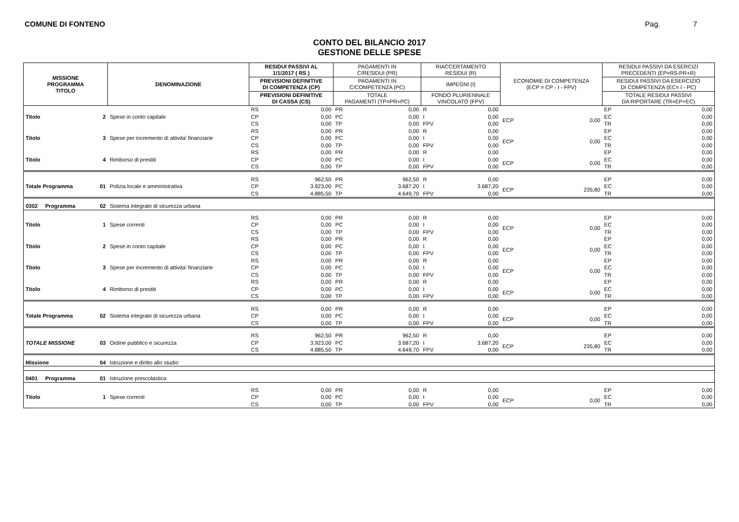COMUNE DI FONTENO Pag. 7
CONTO DEL BILANCIO 2017
GESTIONE DELLE SPESE
| MISSIONE PROGRAMMA TITOLO | | DENOMINAZIONE | RESIDUI PASSIVI AL 1/1/2017 ( RS ) | | PAGAMENTI IN C/RESIDUI (PR) | | RIACCERTAMENTO RESIDUI (R) | | ECONOMIE DI COMPETENZA (ECP = CP - I - FPV) | | RESIDUI PASSIVI DA ESERCIZI PRECEDENTI (EP=RS-PR+R) | |
| --- | --- | --- | --- | --- | --- | --- | --- | --- | --- | --- | --- | --- |
| | | | PREVISIONI DEFINITIVE DI COMPETENZA (CP) | | PAGAMENTI IN C/COMPETENZA (PC) | | IMPEGNI (I) | | | | RESIDUI PASSIVI DA ESERCIZIO DI COMPETENZA (EC= I - PC) | |
| | | | PREVISIONI DEFINITIVE DI CASSA (CS) | | TOTALE PAGAMENTI (TP=PR+PC) | | FONDO PLURIENNALE VINCOLATO (FPV) | | | | TOTALE RESIDUI PASSIVI DA RIPORTARE (TR=EP+EC) | |
| Titolo | 2 | Spese in conto capitale | RS CP CS | 0,00 0,00 0,00 | PR PC TP | 0,00 0,00 0,00 | R I FPV | 0,00 0,00 0,00 | ECP | 0,00 | EP EC TR | 0,00 0,00 0,00 |
| Titolo | 3 | Spese per incremento di attivita' finanziarie | RS CP CS | 0,00 0,00 0,00 | PR PC TP | 0,00 0,00 0,00 | R I FPV | 0,00 0,00 0,00 | ECP | 0,00 | EP EC TR | 0,00 0,00 0,00 |
| Titolo | 4 | Rimborso di prestiti | RS CP CS | 0,00 0,00 0,00 | PR PC TP | 0,00 0,00 0,00 | R I FPV | 0,00 0,00 0,00 | ECP | 0,00 | EP EC TR | 0,00 0,00 0,00 |
| Totale Programma | 01 | Polizia locale e amministrativa | RS CP CS | 962,50 3.923,00 4.885,50 | PR PC TP | 962,50 3.687,20 4.649,70 | R I FPV | 0,00 3.687,20 0,00 | ECP | 235,80 | EP EC TR | 0,00 0,00 0,00 |
| 0302 Programma | 02 | Sistema integrato di sicurezza urbana | | | | | | | | | | |
| Titolo | 1 | Spese correnti | RS CP CS | 0,00 0,00 0,00 | PR PC TP | 0,00 0,00 0,00 | R I FPV | 0,00 0,00 0,00 | ECP | 0,00 | EP EC TR | 0,00 0,00 0,00 |
| Titolo | 2 | Spese in conto capitale | RS CP CS | 0,00 0,00 0,00 | PR PC TP | 0,00 0,00 0,00 | R I FPV | 0,00 0,00 0,00 | ECP | 0,00 | EP EC TR | 0,00 0,00 0,00 |
| Titolo | 3 | Spese per incremento di attivita' finanziarie | RS CP CS | 0,00 0,00 0,00 | PR PC TP | 0,00 0,00 0,00 | R I FPV | 0,00 0,00 0,00 | ECP | 0,00 | EP EC TR | 0,00 0,00 0,00 |
| Titolo | 4 | Rimborso di prestiti | RS CP CS | 0,00 0,00 0,00 | PR PC TP | 0,00 0,00 0,00 | R I FPV | 0,00 0,00 0,00 | ECP | 0,00 | EP EC TR | 0,00 0,00 0,00 |
| Totale Programma | 02 | Sistema integrato di sicurezza urbana | RS CP CS | 0,00 0,00 0,00 | PR PC TP | 0,00 0,00 0,00 | R I FPV | 0,00 0,00 0,00 | ECP | 0,00 | EP EC TR | 0,00 0,00 0,00 |
| TOTALE MISSIONE | 03 | Ordine pubblico e sicurezza | RS CP CS | 962,50 3.923,00 4.885,50 | PR PC TP | 962,50 3.687,20 4.649,70 | R I FPV | 0,00 3.687,20 0,00 | ECP | 235,80 | EP EC TR | 0,00 0,00 0,00 |
| Missione | 04 | Istruzione e diritto allo studio | | | | | | | | | | |
| 0401 Programma | 01 | Istruzione prescolastica | | | | | | | | | | |
| Titolo | 1 | Spese correnti | RS CP CS | 0,00 0,00 0,00 | PR PC TP | 0,00 0,00 0,00 | R I FPV | 0,00 0,00 0,00 | ECP | 0,00 | EP EC TR | 0,00 0,00 0,00 |